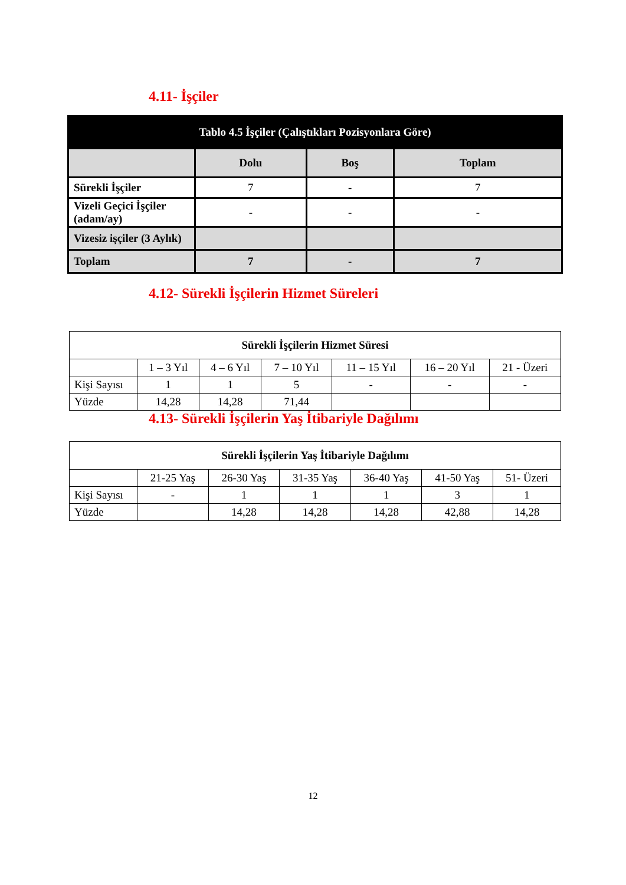4.11- İşçiler
| Tablo 4.5 İşçiler (Çalıştıkları Pozisyonlara Göre) | | | |
| --- | --- | --- | --- |
| | Dolu | Boş | Toplam |
| Sürekli İşçiler | 7 | - | 7 |
| Vizeli Geçici İşçiler (adam/ay) | - | - | - |
| Vizesiz işçiler (3 Aylık) | | | |
| Toplam | 7 | - | 7 |
4.12- Sürekli İşçilerin Hizmet Süreleri
| Sürekli İşçilerin Hizmet Süresi | | | | | | |
| | 1 – 3 Yıl | 4 – 6 Yıl | 7 – 10 Yıl | 11 – 15 Yıl | 16 – 20 Yıl | 21 - Üzeri |
| Kişi Sayısı | 1 | 1 | 5 | - | - | - |
| Yüzde | 14,28 | 14,28 | 71,44 | | | |
4.13- Sürekli İşçilerin Yaş İtibariyle Dağılımı
| Sürekli İşçilerin Yaş İtibariyle Dağılımı | | | | | | |
| | 21-25 Yaş | 26-30 Yaş | 31-35 Yaş | 36-40 Yaş | 41-50 Yaş | 51- Üzeri |
| Kişi Sayısı | - | 1 | 1 | 1 | 3 | 1 |
| Yüzde | | 14,28 | 14,28 | 14,28 | 42,88 | 14,28 |
12